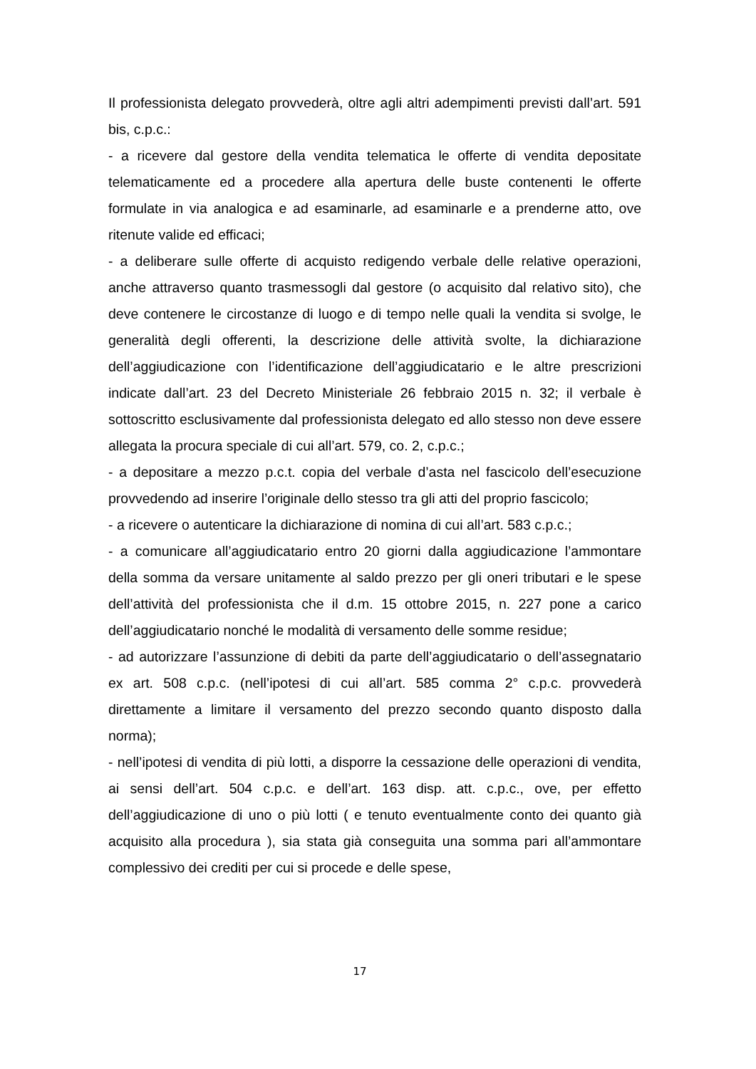Il professionista delegato provvederà, oltre agli altri adempimenti previsti dall’art. 591 bis, c.p.c.:
- a ricevere dal gestore della vendita telematica le offerte di vendita depositate telematicamente ed a procedere alla apertura delle buste contenenti le offerte formulate in via analogica e ad esaminarle, ad esaminarle e a prenderne atto, ove ritenute valide ed efficaci;
- a deliberare sulle offerte di acquisto redigendo verbale delle relative operazioni, anche attraverso quanto trasmessogli dal gestore (o acquisito dal relativo sito), che deve contenere le circostanze di luogo e di tempo nelle quali la vendita si svolge, le generalità degli offerenti, la descrizione delle attività svolte, la dichiarazione dell’aggiudicazione con l’identificazione dell’aggiudicatario e le altre prescrizioni indicate dall’art. 23 del Decreto Ministeriale 26 febbraio 2015 n. 32; il verbale è sottoscritto esclusivamente dal professionista delegato ed allo stesso non deve essere allegata la procura speciale di cui all’art. 579, co. 2, c.p.c.;
- a depositare a mezzo p.c.t. copia del verbale d’asta nel fascicolo dell’esecuzione provvedendo ad inserire l’originale dello stesso tra gli atti del proprio fascicolo;
- a ricevere o autenticare la dichiarazione di nomina di cui all’art. 583 c.p.c.;
- a comunicare all’aggiudicatario entro 20 giorni dalla aggiudicazione l’ammontare della somma da versare unitamente al saldo prezzo per gli oneri tributari e le spese dell’attività del professionista che il d.m. 15 ottobre 2015, n. 227 pone a carico dell’aggiudicatario nonché le modalità di versamento delle somme residue;
- ad autorizzare l’assunzione di debiti da parte dell’aggiudicatario o dell’assegnatario ex art. 508 c.p.c. (nell’ipotesi di cui all’art. 585 comma 2° c.p.c. provvederà direttamente a limitare il versamento del prezzo secondo quanto disposto dalla norma);
- nell’ipotesi di vendita di più lotti, a disporre la cessazione delle operazioni di vendita, ai sensi dell’art. 504 c.p.c. e dell’art. 163 disp. att. c.p.c., ove, per effetto dell’aggiudicazione di uno o più lotti ( e tenuto eventualmente conto dei quanto già acquisito alla procedura ), sia stata già conseguita una somma pari all’ammontare complessivo dei crediti per cui si procede e delle spese,
17